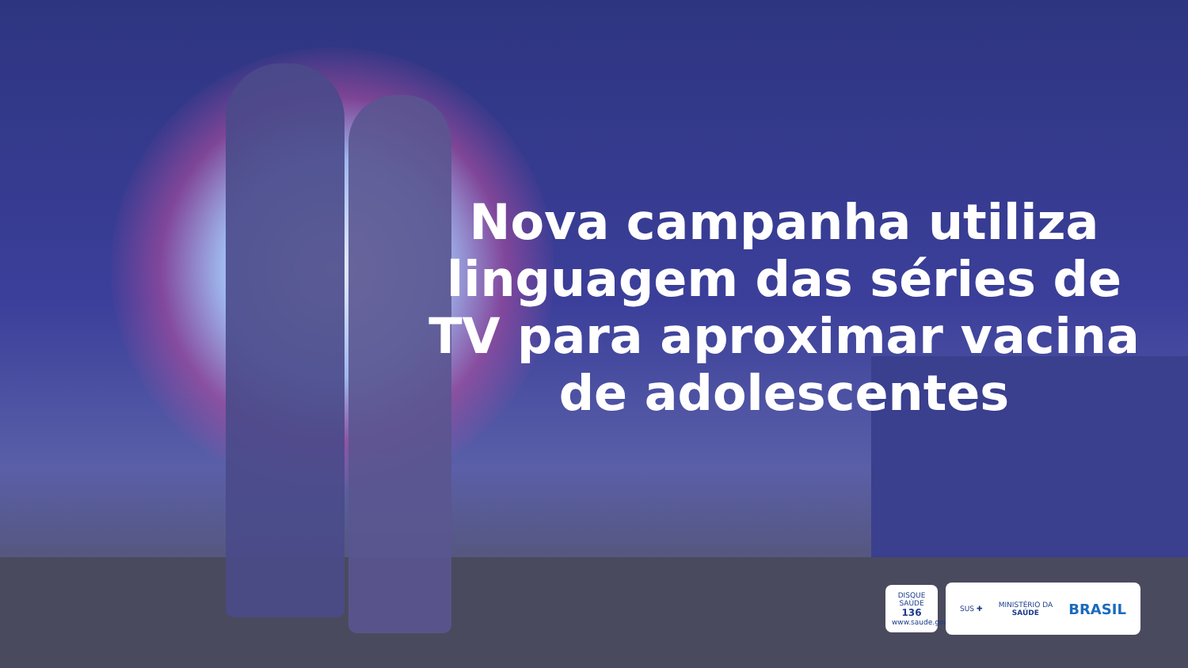Nova campanha utiliza linguagem das séries de TV para aproximar vacina de adolescentes
DISQUE SAÚDE
136
www.saude.gov.br
SUS ✚ MINISTÉRIO DA
SAÚDE BRASIL